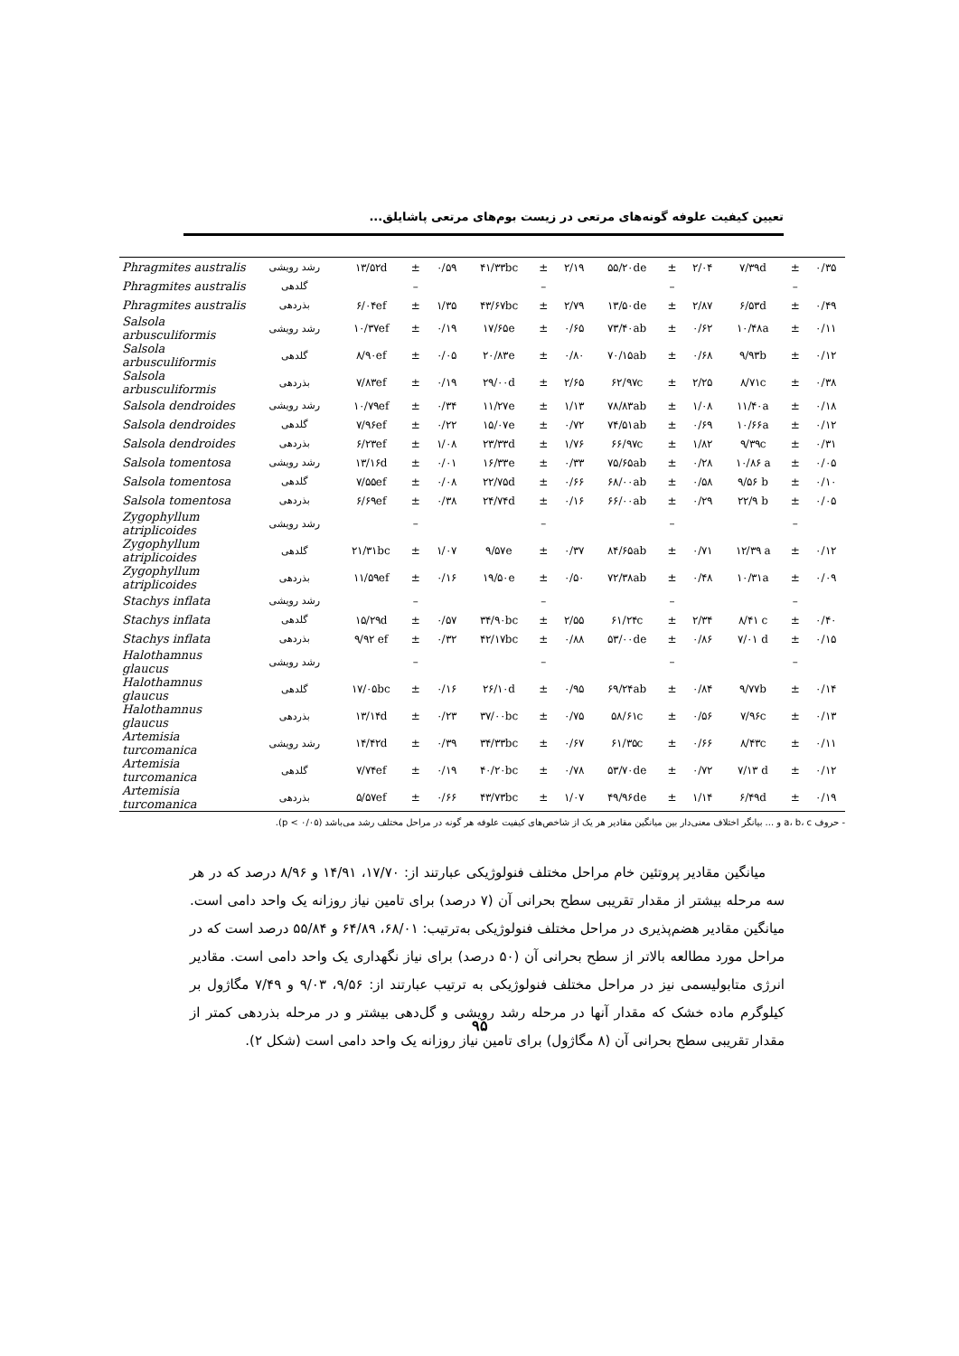تعیین کیفیت علوفه گونه‌های مرتعی در زیست بوم‌های مرتعی پاشایلق...
| Phragmites australis | رشد رویشی | ۱۳/۵۲d | ± | ۰/۵۹ | ۴۱/۳۳bc | ± | ۲/۱۹ | ۵۵/۲۰de | ± | ۲/۰۴ | ۷/۳۹d | ± | ۰/۳۵ |
| Phragmites australis | گلدهی | | – | | | – | | | – | | | – | |
| Phragmites australis | بذردهی | ۶/۰۴ef | ± | ۱/۳۵ | ۴۳/۶۷bc | ± | ۲/۷۹ | ۱۳/۵۰de | ± | ۲/۸۷ | ۶/۵۳d | ± | ۰/۴۹ |
| Salsola arbusculiformis | رشد رویشی | ۱۰/۳۷ef | ± | ۰/۱۹ | ۱۷/۶۵e | ± | ۰/۶۵ | ۷۳/۴۰ab | ± | ۰/۶۲ | ۱۰/۴۸a | ± | ۰/۱۱ |
| Salsola arbusculiformis | گلدهی | ۸/۹۰ef | ± | ۰/۰۵ | ۲۰/۸۳e | ± | ۰/۸۰ | ۷۰/۱۵ab | ± | ۰/۶۸ | ۹/۹۳b | ± | ۰/۱۲ |
| Salsola arbusculiformis | بذردهی | ۷/۸۳ef | ± | ۰/۱۹ | ۲۹/۰۰d | ± | ۲/۶۵ | ۶۲/۹۷c | ± | ۲/۲۵ | ۸/۷۱c | ± | ۰/۳۸ |
| Salsola dendroides | رشد رویشی | ۱۰/۷۹ef | ± | ۰/۳۴ | ۱۱/۲۷e | ± | ۱/۱۳ | ۷۸/۸۳ab | ± | ۱/۰۸ | ۱۱/۴۰a | ± | ۰/۱۸ |
| Salsola dendroides | گلدهی | ۷/۹۶ef | ± | ۰/۲۲ | ۱۵/۰۷e | ± | ۰/۷۲ | ۷۴/۵۱ab | ± | ۰/۶۹ | ۱۰/۶۶a | ± | ۰/۱۲ |
| Salsola dendroides | بذردهی | ۶/۲۳ef | ± | ۱/۰۸ | ۲۳/۳۳d | ± | ۱/۷۶ | ۶۶/۹۷c | ± | ۱/۸۲ | ۹/۳۹c | ± | ۰/۳۱ |
| Salsola tomentosa | رشد رویشی | ۱۳/۱۶d | ± | ۰/۰۱ | ۱۶/۳۳e | ± | ۰/۳۳ | ۷۵/۶۵ab | ± | ۰/۲۸ | ۱۰/۸۶ a | ± | ۰/۰۵ |
| Salsola tomentosa | گلدهی | ۷/۵۵ef | ± | ۰/۰۸ | ۲۲/۷۵d | ± | ۰/۶۶ | ۶۸/۰۰ab | ± | ۰/۵۸ | ۹/۵۶ b | ± | ۰/۱۰ |
| Salsola tomentosa | بذردهی | ۶/۶۹ef | ± | ۰/۳۸ | ۲۴/۷۴d | ± | ۰/۱۶ | ۶۶/۰۰ab | ± | ۰/۲۹ | ۲۲/۹ b | ± | ۰/۰۵ |
| Zygophyllum atriplicoides | رشد رویشی | | – | | | – | | | – | | | – | |
| Zygophyllum atriplicoides | گلدهی | ۲۱/۳۱bc | ± | ۱/۰۷ | ۹/۵۷e | ± | ۰/۳۷ | ۸۴/۶۵ab | ± | ۰/۷۱ | ۱۲/۳۹ a | ± | ۰/۱۲ |
| Zygophyllum atriplicoides | بذردهی | ۱۱/۵۹ef | ± | ۰/۱۶ | ۱۹/۵۰e | ± | ۰/۵۰ | ۷۲/۳۸ab | ± | ۰/۴۸ | ۱۰/۳۱a | ± | ۰/۰۹ |
| Stachys inflata | رشد رویشی | | – | | | – | | | – | | | – | |
| Stachys inflata | گلدهی | ۱۵/۲۹d | ± | ۰/۵۷ | ۳۴/۹۰bc | ± | ۲/۵۵ | ۶۱/۲۴c | ± | ۲/۳۴ | ۸/۴۱ c | ± | ۰/۴۰ |
| Stachys inflata | بذردهی | ۹/۹۲ ef | ± | ۰/۳۲ | ۴۲/۱۷bc | ± | ۰/۸۸ | ۵۳/۰۰de | ± | ۰/۸۶ | ۷/۰۱ d | ± | ۰/۱۵ |
| Halothamnus glaucus | رشد رویشی | | – | | | – | | | – | | | – | |
| Halothamnus glaucus | گلدهی | ۱۷/۰۵bc | ± | ۰/۱۶ | ۲۶/۱۰d | ± | ۰/۹۵ | ۶۹/۲۴ab | ± | ۰/۸۴ | ۹/۷۷b | ± | ۰/۱۴ |
| Halothamnus glaucus | بذردهی | ۱۳/۱۴d | ± | ۰/۲۳ | ۳۷/۰۰bc | ± | ۰/۷۵ | ۵۸/۶۱c | ± | ۰/۵۶ | ۷/۹۶c | ± | ۰/۱۳ |
| Artemisia turcomanica | رشد رویشی | ۱۴/۴۲d | ± | ۰/۳۹ | ۳۴/۳۳bc | ± | ۰/۶۷ | ۶۱/۳۵c | ± | ۰/۶۶ | ۸/۴۳c | ± | ۰/۱۱ |
| Artemisia turcomanica | گلدهی | ۷/۷۴ef | ± | ۰/۱۹ | ۴۰/۲۰bc | ± | ۰/۷۸ | ۵۳/۷۰de | ± | ۰/۷۲ | ۷/۱۳ d | ± | ۰/۱۲ |
| Artemisia turcomanica | بذردهی | ۵/۵۷ef | ± | ۰/۶۶ | ۴۳/۷۳bc | ± | ۱/۰۷ | ۴۹/۹۶de | ± | ۱/۱۴ | ۶/۴۹d | ± | ۰/۱۹ |
- حروف a، b، c و ... بیانگر اختلاف معنی‌دار بین میانگین مقادیر هر یک از شاخص‌های کیفیت علوفه هر گونه در مراحل مختلف رشد می‌باشد (p < ۰/۰۵).
میانگین مقادیر پروتئین خام مراحل مختلف فنولوژیکی عبارتند از: ۱۷/۷۰، ۱۴/۹۱ و ۸/۹۶ درصد که در هر سه مرحله بیشتر از مقدار تقریبی سطح بحرانی آن (۷ درصد) برای تامین نیاز روزانه یک واحد دامی است. میانگین مقادیر هضم‌پذیری در مراحل مختلف فنولوژیکی به‌ترتیب: ۶۸/۰۱، ۶۴/۸۹ و ۵۵/۸۴ درصد است که در مراحل مورد مطالعه بالاتر از سطح بحرانی آن (۵۰ درصد) برای نیاز نگهداری یک واحد دامی است. مقادیر انرژی متابولیسمی نیز در مراحل مختلف فنولوژیکی به ترتیب عبارتند از: ۹/۵۶، ۹/۰۳ و ۷/۴۹ مگاژول بر کیلوگرم ماده خشک که مقدار آنها در مرحله رشد رویشی و گل‌دهی بیشتر و در مرحله بذردهی کمتر از مقدار تقریبی سطح بحرانی آن (۸ مگاژول) برای تامین نیاز روزانه یک واحد دامی است (شکل ۲).
۹۵